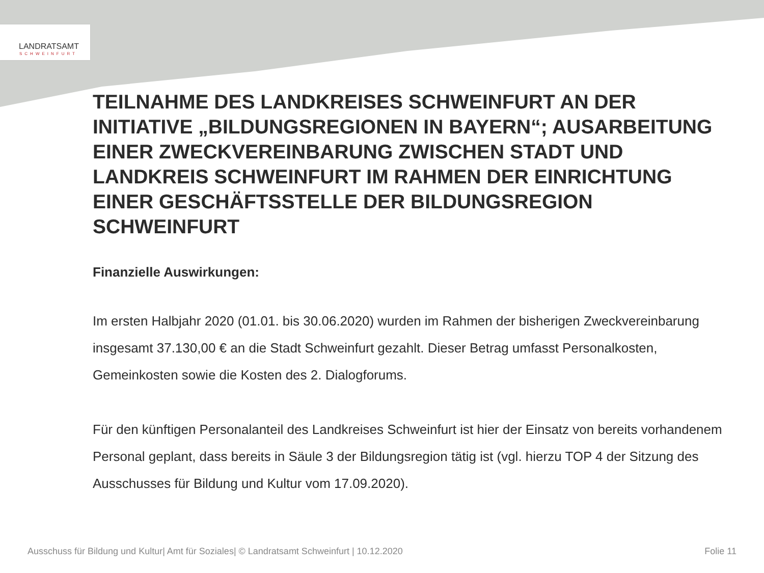LANDRATSAMT
SCHWEINFURT
TEILNAHME DES LANDKREISES SCHWEINFURT AN DER INITIATIVE „BILDUNGSREGIONEN IN BAYERN“; AUSARBEITUNG EINER ZWECKVEREINBARUNG ZWISCHEN STADT UND LANDKREIS SCHWEINFURT IM RAHMEN DER EINRICHTUNG EINER GESCHÄFTSSTELLE DER BILDUNGSREGION SCHWEINFURT
Finanzielle Auswirkungen:
Im ersten Halbjahr 2020 (01.01. bis 30.06.2020) wurden im Rahmen der bisherigen Zweckvereinbarung insgesamt 37.130,00 € an die Stadt Schweinfurt gezahlt. Dieser Betrag umfasst Personalkosten, Gemeinkosten sowie die Kosten des 2. Dialogforums.
Für den künftigen Personalanteil des Landkreises Schweinfurt ist hier der Einsatz von bereits vorhandenem Personal geplant, dass bereits in Säule 3 der Bildungsregion tätig ist (vgl. hierzu TOP 4 der Sitzung des Ausschusses für Bildung und Kultur vom 17.09.2020).
Ausschuss für Bildung und Kultur| Amt für Soziales| © Landratsamt Schweinfurt | 10.12.2020 Folie 11